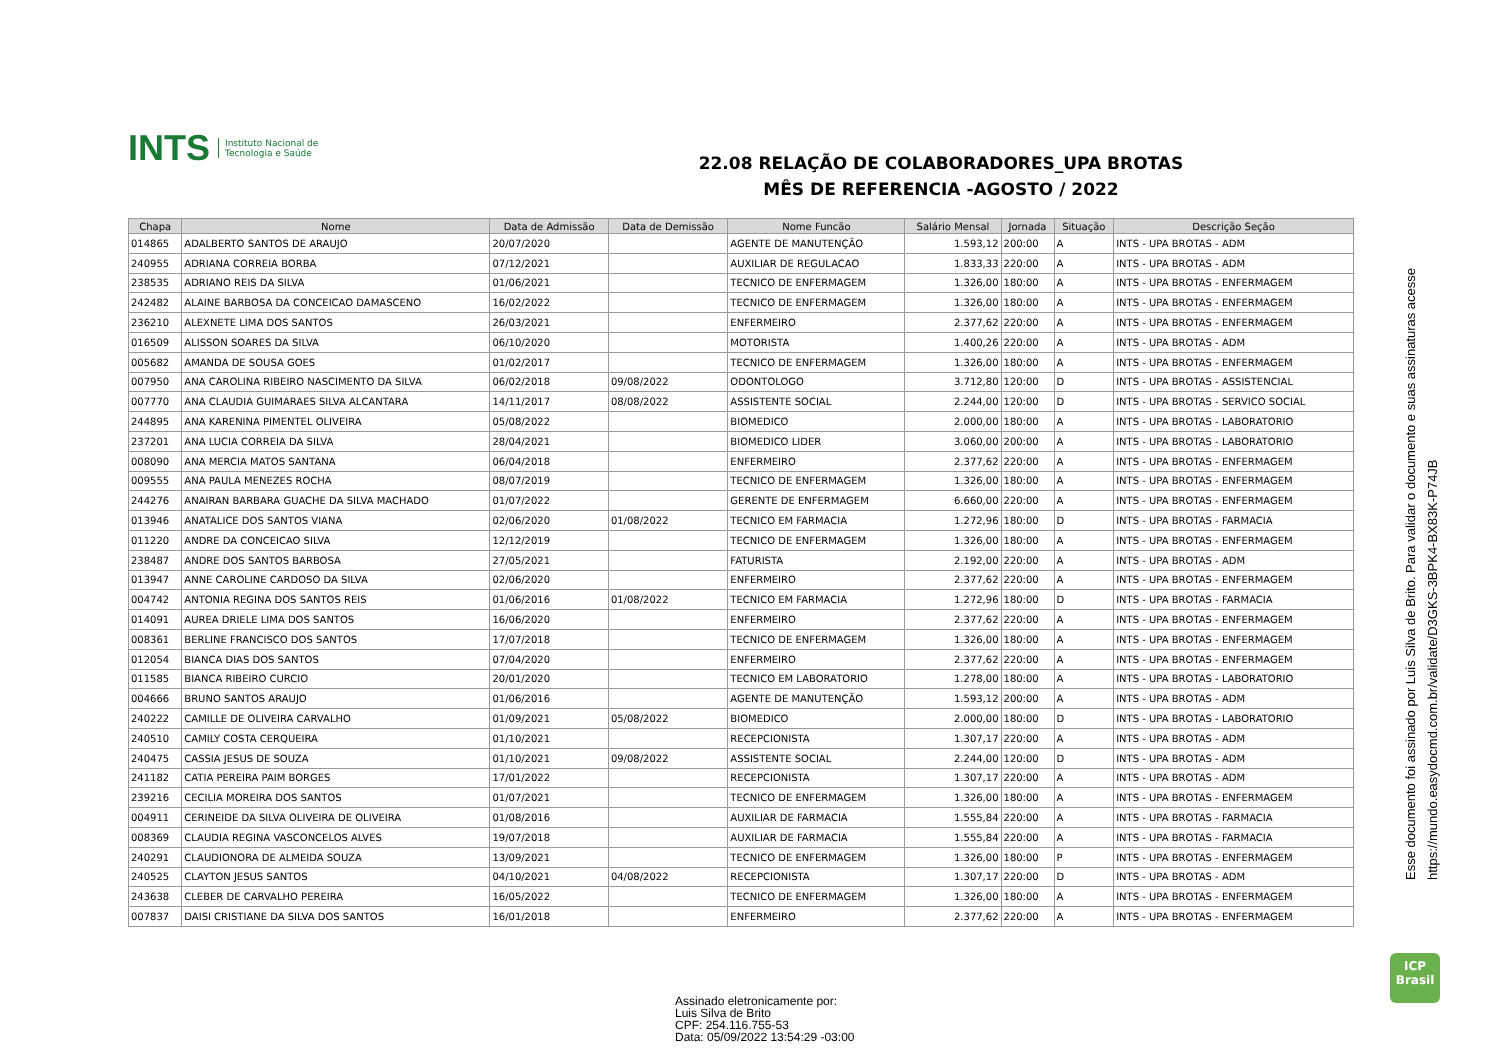INTS Instituto Nacional de
Tecnologia e Saúde
22.08 RELAÇÃO DE COLABORADORES_UPA BROTAS
MÊS DE REFERENCIA -AGOSTO / 2022
| Chapa | Nome | Data de Admissão | Data de Demissão | Nome Funcão | Salário Mensal | Jornada | Situação | Descrição Seção |
| --- | --- | --- | --- | --- | --- | --- | --- | --- |
| 014865 | ADALBERTO SANTOS DE ARAUJO | 20/07/2020 | | AGENTE DE MANUTENÇÃO | 1.593,12 | 200:00 | A | INTS - UPA BROTAS - ADM |
| 240955 | ADRIANA CORREIA BORBA | 07/12/2021 | | AUXILIAR DE REGULACAO | 1.833,33 | 220:00 | A | INTS - UPA BROTAS - ADM |
| 238535 | ADRIANO REIS DA SILVA | 01/06/2021 | | TECNICO DE ENFERMAGEM | 1.326,00 | 180:00 | A | INTS - UPA BROTAS - ENFERMAGEM |
| 242482 | ALAINE BARBOSA DA CONCEICAO DAMASCENO | 16/02/2022 | | TECNICO DE ENFERMAGEM | 1.326,00 | 180:00 | A | INTS - UPA BROTAS - ENFERMAGEM |
| 236210 | ALEXNETE LIMA DOS SANTOS | 26/03/2021 | | ENFERMEIRO | 2.377,62 | 220:00 | A | INTS - UPA BROTAS - ENFERMAGEM |
| 016509 | ALISSON SOARES DA SILVA | 06/10/2020 | | MOTORISTA | 1.400,26 | 220:00 | A | INTS - UPA BROTAS - ADM |
| 005682 | AMANDA DE SOUSA GOES | 01/02/2017 | | TECNICO DE ENFERMAGEM | 1.326,00 | 180:00 | A | INTS - UPA BROTAS - ENFERMAGEM |
| 007950 | ANA CAROLINA RIBEIRO NASCIMENTO DA SILVA | 06/02/2018 | 09/08/2022 | ODONTOLOGO | 3.712,80 | 120:00 | D | INTS - UPA BROTAS - ASSISTENCIAL |
| 007770 | ANA CLAUDIA GUIMARAES SILVA ALCANTARA | 14/11/2017 | 08/08/2022 | ASSISTENTE SOCIAL | 2.244,00 | 120:00 | D | INTS - UPA BROTAS - SERVICO SOCIAL |
| 244895 | ANA KARENINA PIMENTEL OLIVEIRA | 05/08/2022 | | BIOMEDICO | 2.000,00 | 180:00 | A | INTS - UPA BROTAS - LABORATORIO |
| 237201 | ANA LUCIA CORREIA DA SILVA | 28/04/2021 | | BIOMEDICO LIDER | 3.060,00 | 200:00 | A | INTS - UPA BROTAS - LABORATORIO |
| 008090 | ANA MERCIA MATOS SANTANA | 06/04/2018 | | ENFERMEIRO | 2.377,62 | 220:00 | A | INTS - UPA BROTAS - ENFERMAGEM |
| 009555 | ANA PAULA MENEZES ROCHA | 08/07/2019 | | TECNICO DE ENFERMAGEM | 1.326,00 | 180:00 | A | INTS - UPA BROTAS - ENFERMAGEM |
| 244276 | ANAIRAN BARBARA GUACHE DA SILVA MACHADO | 01/07/2022 | | GERENTE DE ENFERMAGEM | 6.660,00 | 220:00 | A | INTS - UPA BROTAS - ENFERMAGEM |
| 013946 | ANATALICE DOS SANTOS VIANA | 02/06/2020 | 01/08/2022 | TECNICO EM FARMACIA | 1.272,96 | 180:00 | D | INTS - UPA BROTAS - FARMACIA |
| 011220 | ANDRE DA CONCEICAO SILVA | 12/12/2019 | | TECNICO DE ENFERMAGEM | 1.326,00 | 180:00 | A | INTS - UPA BROTAS - ENFERMAGEM |
| 238487 | ANDRE DOS SANTOS BARBOSA | 27/05/2021 | | FATURISTA | 2.192,00 | 220:00 | A | INTS - UPA BROTAS - ADM |
| 013947 | ANNE CAROLINE CARDOSO DA SILVA | 02/06/2020 | | ENFERMEIRO | 2.377,62 | 220:00 | A | INTS - UPA BROTAS - ENFERMAGEM |
| 004742 | ANTONIA REGINA DOS SANTOS REIS | 01/06/2016 | 01/08/2022 | TECNICO EM FARMACIA | 1.272,96 | 180:00 | D | INTS - UPA BROTAS - FARMACIA |
| 014091 | AUREA DRIELE LIMA DOS SANTOS | 16/06/2020 | | ENFERMEIRO | 2.377,62 | 220:00 | A | INTS - UPA BROTAS - ENFERMAGEM |
| 008361 | BERLINE FRANCISCO DOS SANTOS | 17/07/2018 | | TECNICO DE ENFERMAGEM | 1.326,00 | 180:00 | A | INTS - UPA BROTAS - ENFERMAGEM |
| 012054 | BIANCA DIAS DOS SANTOS | 07/04/2020 | | ENFERMEIRO | 2.377,62 | 220:00 | A | INTS - UPA BROTAS - ENFERMAGEM |
| 011585 | BIANCA RIBEIRO CURCIO | 20/01/2020 | | TECNICO EM LABORATORIO | 1.278,00 | 180:00 | A | INTS - UPA BROTAS - LABORATORIO |
| 004666 | BRUNO SANTOS ARAUJO | 01/06/2016 | | AGENTE DE MANUTENÇÃO | 1.593,12 | 200:00 | A | INTS - UPA BROTAS - ADM |
| 240222 | CAMILLE DE OLIVEIRA CARVALHO | 01/09/2021 | 05/08/2022 | BIOMEDICO | 2.000,00 | 180:00 | D | INTS - UPA BROTAS - LABORATORIO |
| 240510 | CAMILY COSTA CERQUEIRA | 01/10/2021 | | RECEPCIONISTA | 1.307,17 | 220:00 | A | INTS - UPA BROTAS - ADM |
| 240475 | CASSIA JESUS DE SOUZA | 01/10/2021 | 09/08/2022 | ASSISTENTE SOCIAL | 2.244,00 | 120:00 | D | INTS - UPA BROTAS - ADM |
| 241182 | CATIA PEREIRA PAIM BORGES | 17/01/2022 | | RECEPCIONISTA | 1.307,17 | 220:00 | A | INTS - UPA BROTAS - ADM |
| 239216 | CECILIA MOREIRA DOS SANTOS | 01/07/2021 | | TECNICO DE ENFERMAGEM | 1.326,00 | 180:00 | A | INTS - UPA BROTAS - ENFERMAGEM |
| 004911 | CERINEIDE DA SILVA OLIVEIRA DE OLIVEIRA | 01/08/2016 | | AUXILIAR DE FARMACIA | 1.555,84 | 220:00 | A | INTS - UPA BROTAS - FARMACIA |
| 008369 | CLAUDIA REGINA VASCONCELOS ALVES | 19/07/2018 | | AUXILIAR DE FARMACIA | 1.555,84 | 220:00 | A | INTS - UPA BROTAS - FARMACIA |
| 240291 | CLAUDIONORA DE ALMEIDA SOUZA | 13/09/2021 | | TECNICO DE ENFERMAGEM | 1.326,00 | 180:00 | P | INTS - UPA BROTAS - ENFERMAGEM |
| 240525 | CLAYTON JESUS SANTOS | 04/10/2021 | 04/08/2022 | RECEPCIONISTA | 1.307,17 | 220:00 | D | INTS - UPA BROTAS - ADM |
| 243638 | CLEBER DE CARVALHO PEREIRA | 16/05/2022 | | TECNICO DE ENFERMAGEM | 1.326,00 | 180:00 | A | INTS - UPA BROTAS - ENFERMAGEM |
| 007837 | DAISI CRISTIANE DA SILVA DOS SANTOS | 16/01/2018 | | ENFERMEIRO | 2.377,62 | 220:00 | A | INTS - UPA BROTAS - ENFERMAGEM |
Assinado eletronicamente por:
Luis Silva de Brito
CPF: 254.116.755-53
Data: 05/09/2022 13:54:29 -03:00
ICP
Brasil
Esse documento foi assinado por Luis Silva de Brito. Para validar o documento e suas assinaturas acesse
https://mundo.easydocmd.com.br/validate/D3GKS-3BPK4-BX83K-P74JB